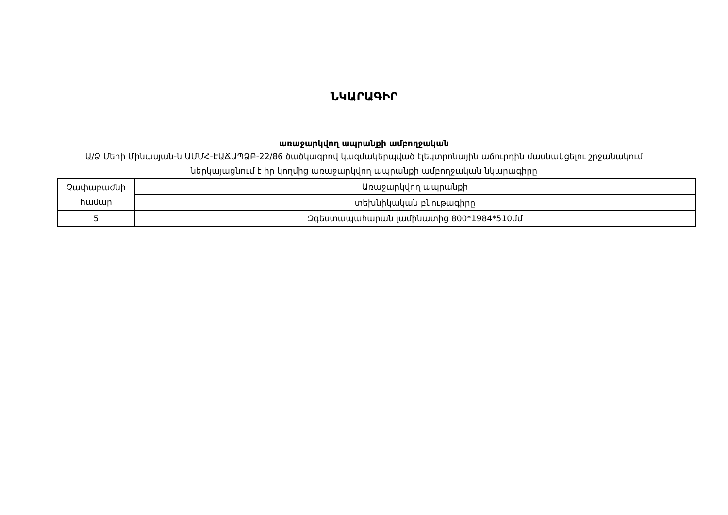ՆԿԱՐԱԳԻՐ
առաջարկվող ապրանքի ամբողջական
Ա/Ձ Մերի Մինասյան-ն ԱՄՄՀ-ԷԱՃԱՊՁԲ-22/86 ծածկագրով կազմակերպված էլեկտրոնային աճուրդին մասնակցելու շրջանակում
ներկայացնում է իր կողմից առաջարկվող ապրանքի ամբողջական նկարագիրը
| Չափաբաժնի համար | Առաջարկվող ապրանքի |
| | տեխնիկական բնութագիրը |
| 5 | Զգեստապահարան լամինատից 800*1984*510մմ |